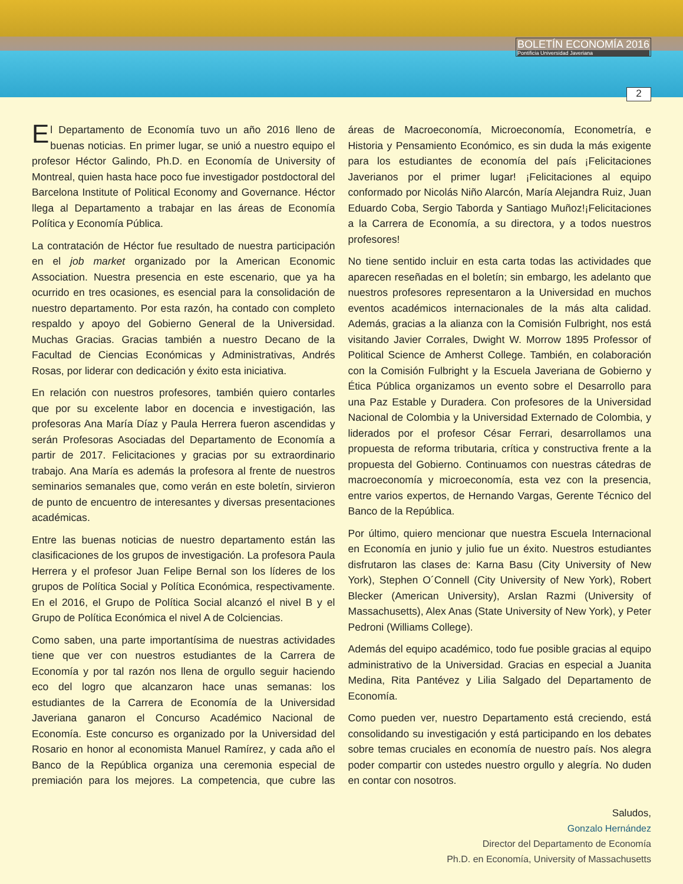BOLETÍN ECONOMÍA 2016
Pontificia Universidad Javeriana
2
El Departamento de Economía tuvo un año 2016 lleno de buenas noticias. En primer lugar, se unió a nuestro equipo el profesor Héctor Galindo, Ph.D. en Economía de University of Montreal, quien hasta hace poco fue investigador postdoctoral del Barcelona Institute of Political Economy and Governance. Héctor llega al Departamento a trabajar en las áreas de Economía Política y Economía Pública.
La contratación de Héctor fue resultado de nuestra participación en el job market organizado por la American Economic Association. Nuestra presencia en este escenario, que ya ha ocurrido en tres ocasiones, es esencial para la consolidación de nuestro departamento. Por esta razón, ha contado con completo respaldo y apoyo del Gobierno General de la Universidad. Muchas Gracias. Gracias también a nuestro Decano de la Facultad de Ciencias Económicas y Administrativas, Andrés Rosas, por liderar con dedicación y éxito esta iniciativa.
En relación con nuestros profesores, también quiero contarles que por su excelente labor en docencia e investigación, las profesoras Ana María Díaz y Paula Herrera fueron ascendidas y serán Profesoras Asociadas del Departamento de Economía a partir de 2017. Felicitaciones y gracias por su extraordinario trabajo. Ana María es además la profesora al frente de nuestros seminarios semanales que, como verán en este boletín, sirvieron de punto de encuentro de interesantes y diversas presentaciones académicas.
Entre las buenas noticias de nuestro departamento están las clasificaciones de los grupos de investigación. La profesora Paula Herrera y el profesor Juan Felipe Bernal son los líderes de los grupos de Política Social y Política Económica, respectivamente. En el 2016, el Grupo de Política Social alcanzó el nivel B y el Grupo de Política Económica el nivel A de Colciencias.
Como saben, una parte importantísima de nuestras actividades tiene que ver con nuestros estudiantes de la Carrera de Economía y por tal razón nos llena de orgullo seguir haciendo eco del logro que alcanzaron hace unas semanas: los estudiantes de la Carrera de Economía de la Universidad Javeriana ganaron el Concurso Académico Nacional de Economía. Este concurso es organizado por la Universidad del Rosario en honor al economista Manuel Ramírez, y cada año el Banco de la República organiza una ceremonia especial de premiación para los mejores. La competencia, que cubre las áreas de Macroeconomía, Microeconomía, Econometría, e Historia y Pensamiento Económico, es sin duda la más exigente para los estudiantes de economía del país ¡Felicitaciones Javerianos por el primer lugar! ¡Felicitaciones al equipo conformado por Nicolás Niño Alarcón, María Alejandra Ruiz, Juan Eduardo Coba, Sergio Taborda y Santiago Muñoz!¡Felicitaciones a la Carrera de Economía, a su directora, y a todos nuestros profesores!
No tiene sentido incluir en esta carta todas las actividades que aparecen reseñadas en el boletín; sin embargo, les adelanto que nuestros profesores representaron a la Universidad en muchos eventos académicos internacionales de la más alta calidad. Además, gracias a la alianza con la Comisión Fulbright, nos está visitando Javier Corrales, Dwight W. Morrow 1895 Professor of Political Science de Amherst College. También, en colaboración con la Comisión Fulbright y la Escuela Javeriana de Gobierno y Ética Pública organizamos un evento sobre el Desarrollo para una Paz Estable y Duradera. Con profesores de la Universidad Nacional de Colombia y la Universidad Externado de Colombia, y liderados por el profesor César Ferrari, desarrollamos una propuesta de reforma tributaria, crítica y constructiva frente a la propuesta del Gobierno. Continuamos con nuestras cátedras de macroeconomía y microeconomía, esta vez con la presencia, entre varios expertos, de Hernando Vargas, Gerente Técnico del Banco de la República.
Por último, quiero mencionar que nuestra Escuela Internacional en Economía en junio y julio fue un éxito. Nuestros estudiantes disfrutaron las clases de: Karna Basu (City University of New York), Stephen O´Connell (City University of New York), Robert Blecker (American University), Arslan Razmi (University of Massachusetts), Alex Anas (State University of New York), y Peter Pedroni (Williams College).
Además del equipo académico, todo fue posible gracias al equipo administrativo de la Universidad. Gracias en especial a Juanita Medina, Rita Pantévez y Lilia Salgado del Departamento de Economía.
Como pueden ver, nuestro Departamento está creciendo, está consolidando su investigación y está participando en los debates sobre temas cruciales en economía de nuestro país. Nos alegra poder compartir con ustedes nuestro orgullo y alegría. No duden en contar con nosotros.
Saludos,
Gonzalo Hernández
Director del Departamento de Economía
Ph.D. en Economía, University of Massachusetts